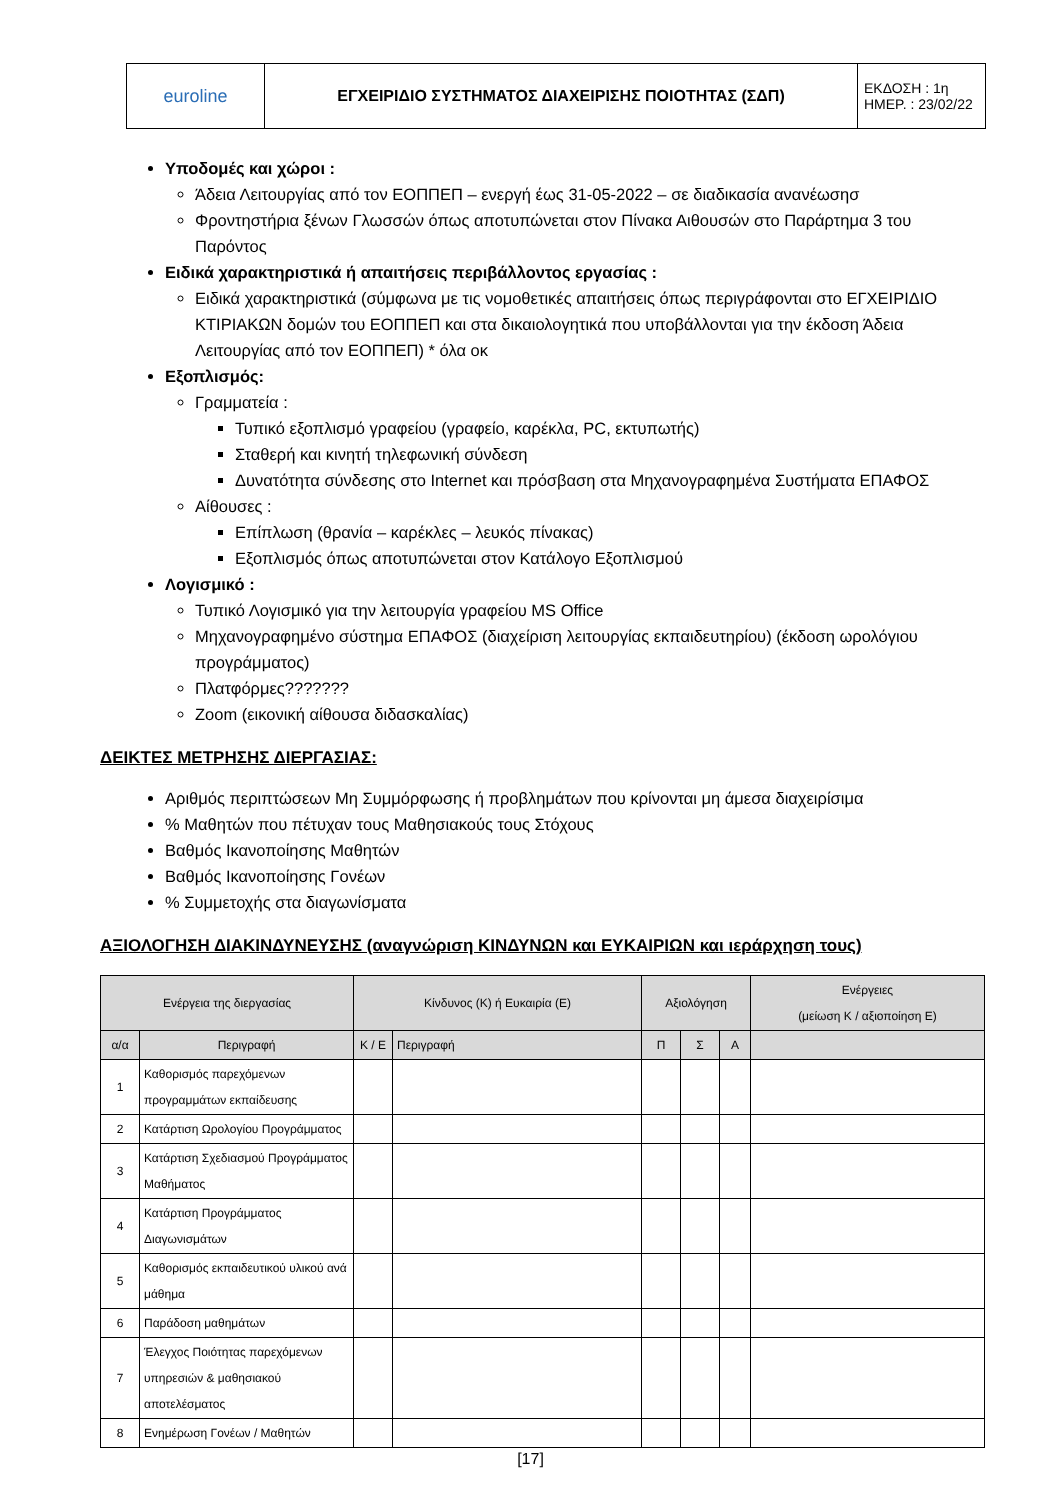| euroline | ΕΓΧΕΙΡΙΔΙΟ ΣΥΣΤΗΜΑΤΟΣ ΔΙΑΧΕΙΡΙΣΗΣ ΠΟΙΟΤΗΤΑΣ (ΣΔΠ) | ΕΚΔΟΣΗ : 1η ΗΜΕΡ. : 23/02/22 |
Υποδομές και χώροι :
Άδεια Λειτουργίας από τον ΕΟΠΠΕΠ – ενεργή έως 31-05-2022 – σε διαδικασία ανανέωσησ
Φροντηστήρια ξένων Γλωσσών όπως αποτυπώνεται στον Πίνακα Αιθουσών στο Παράρτημα 3 του Παρόντος
Ειδικά χαρακτηριστικά ή απαιτήσεις περιβάλλοντος εργασίας :
Ειδικά χαρακτηριστικά (σύμφωνα με τις νομοθετικές απαιτήσεις όπως περιγράφονται στο ΕΓΧΕΙΡΙΔΙΟ ΚΤΙΡΙΑΚΩΝ δομών του ΕΟΠΠΕΠ και στα δικαιολογητικά που υποβάλλονται για την έκδοση Άδεια Λειτουργίας από τον ΕΟΠΠΕΠ) * όλα οκ
Εξοπλισμός:
Γραμματεία :
Τυπικό εξοπλισμό γραφείου (γραφείο, καρέκλα, PC, εκτυπωτής)
Σταθερή και κινητή τηλεφωνική σύνδεση
Δυνατότητα σύνδεσης στο Internet και πρόσβαση στα Μηχανογραφημένα Συστήματα ΕΠΑΦΟΣ
Αίθουσες :
Επίπλωση (θρανία – καρέκλες – λευκός πίνακας)
Εξοπλισμός όπως αποτυπώνεται στον Κατάλογο Εξοπλισμού
Λογισμικό :
Τυπικό Λογισμικό για την λειτουργία γραφείου MS Office
Μηχανογραφημένο σύστημα ΕΠΑΦΟΣ (διαχείριση λειτουργίας εκπαιδευτηρίου) (έκδοση ωρολόγιου προγράμματος)
Πλατφόρμες???????
Zoom (εικονική αίθουσα διδασκαλίας)
ΔΕΙΚΤΕΣ ΜΕΤΡΗΣΗΣ ΔΙΕΡΓΑΣΙΑΣ:
Αριθμός περιπτώσεων Μη Συμμόρφωσης ή προβλημάτων που κρίνονται μη άμεσα διαχειρίσιμα
% Μαθητών που πέτυχαν τους Μαθησιακούς τους Στόχους
Βαθμός Ικανοποίησης Μαθητών
Βαθμός Ικανοποίησης Γονέων
% Συμμετοχής στα διαγωνίσματα
ΑΞΙΟΛΟΓΗΣΗ ΔΙΑΚΙΝΔΥΝΕΥΣΗΣ (αναγνώριση ΚΙΝΔΥΝΩΝ και ΕΥΚΑΙΡΙΩΝ και ιεράρχηση τους)
| Ενέργεια της διεργασίας | | Κίνδυνος (Κ) ή Ευκαιρία (Ε) | | Αξιολόγηση | | | Ενέργειες (μείωση Κ / αξιοποίηση Ε) |
| --- | --- | --- | --- | --- | --- | --- | --- |
| α/α | Περιγραφή | Κ / Ε | Περιγραφή | Π | Σ | Α | |
| 1 | Καθορισμός παρεχόμενων προγραμμάτων εκπαίδευσης | | | | | | |
| 2 | Κατάρτιση Ωρολογίου Προγράμματος | | | | | | |
| 3 | Κατάρτιση Σχεδιασμού Προγράμματος Μαθήματος | | | | | | |
| 4 | Κατάρτιση Προγράμματος Διαγωνισμάτων | | | | | | |
| 5 | Καθορισμός εκπαιδευτικού υλικού ανά μάθημα | | | | | | |
| 6 | Παράδοση μαθημάτων | | | | | | |
| 7 | Έλεγχος Ποιότητας παρεχόμενων υπηρεσιών & μαθησιακού αποτελέσματος | | | | | | |
| 8 | Ενημέρωση Γονέων / Μαθητών | | | | | | |
[17]